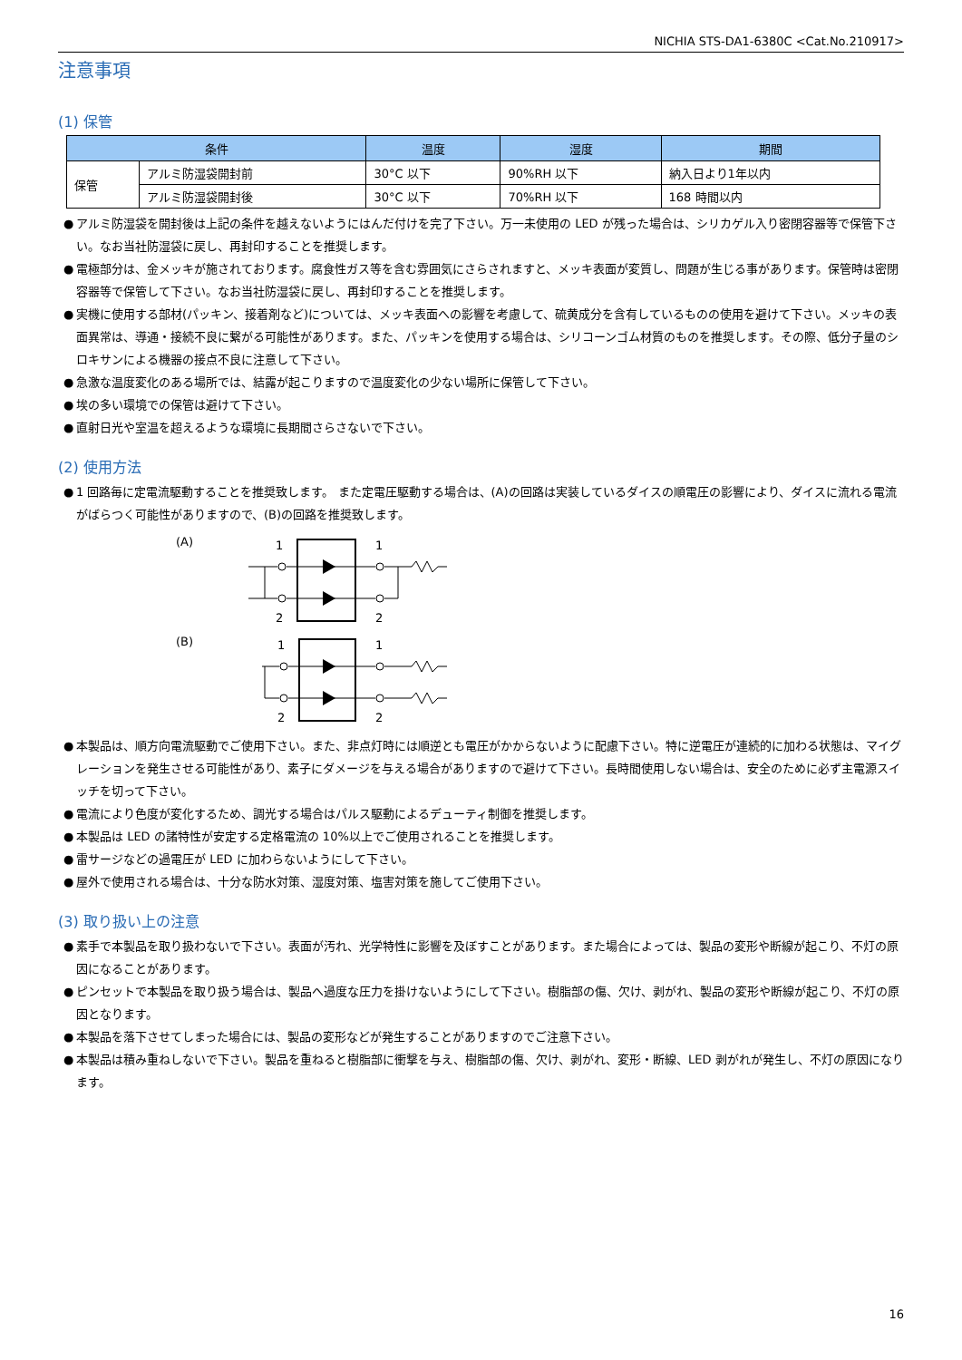NICHIA STS-DA1-6380C <Cat.No.210917>
注意事項
(1) 保管
| 条件 | | 温度 | 湿度 | 期間 |
| --- | --- | --- | --- | --- |
| 保管 | アルミ防湿袋開封前 | 30°C 以下 | 90%RH 以下 | 納入日より1年以内 |
| | アルミ防湿袋開封後 | 30°C 以下 | 70%RH 以下 | 168 時間以内 |
● アルミ防湿袋を開封後は上記の条件を越えないようにはんだ付けを完了下さい。万一未使用の LED が残った場合は、シリカゲル入り密閉容器等で保管下さい。なお当社防湿袋に戻し、再封印することを推奨します。
● 電極部分は、金メッキが施されております。腐食性ガス等を含む雰囲気にさらされますと、メッキ表面が変質し、問題が生じる事があります。保管時は密閉容器等で保管して下さい。なお当社防湿袋に戻し、再封印することを推奨します。
● 実機に使用する部材(パッキン、接着剤など)については、メッキ表面への影響を考慮して、硫黄成分を含有しているものの使用を避けて下さい。メッキの表面異常は、導通・接続不良に繋がる可能性があります。また、パッキンを使用する場合は、シリコーンゴム材質のものを推奨します。その際、低分子量のシロキサンによる機器の接点不良に注意して下さい。
● 急激な温度変化のある場所では、結露が起こりますので温度変化の少ない場所に保管して下さい。
● 埃の多い環境での保管は避けて下さい。
● 直射日光や室温を超えるような環境に長期間さらさないで下さい。
(2) 使用方法
● 1 回路毎に定電流駆動することを推奨致します。 また定電圧駆動する場合は、(A)の回路は実装しているダイスの順電圧の影響により、ダイスに流れる電流がばらつく可能性がありますので、(B)の回路を推奨致します。
(A)
1
1
2
2
(B)
1
1
2
2
● 本製品は、順方向電流駆動でご使用下さい。また、非点灯時には順逆とも電圧がかからないように配慮下さい。特に逆電圧が連続的に加わる状態は、マイグレーションを発生させる可能性があり、素子にダメージを与える場合がありますので避けて下さい。長時間使用しない場合は、安全のために必ず主電源スイッチを切って下さい。
● 電流により色度が変化するため、調光する場合はパルス駆動によるデューティ制御を推奨します。
● 本製品は LED の諸特性が安定する定格電流の 10%以上でご使用されることを推奨します。
● 雷サージなどの過電圧が LED に加わらないようにして下さい。
● 屋外で使用される場合は、十分な防水対策、湿度対策、塩害対策を施してご使用下さい。
(3) 取り扱い上の注意
● 素手で本製品を取り扱わないで下さい。表面が汚れ、光学特性に影響を及ぼすことがあります。また場合によっては、製品の変形や断線が起こり、不灯の原因になることがあります。
● ピンセットで本製品を取り扱う場合は、製品へ過度な圧力を掛けないようにして下さい。樹脂部の傷、欠け、剥がれ、製品の変形や断線が起こり、不灯の原因となります。
● 本製品を落下させてしまった場合には、製品の変形などが発生することがありますのでご注意下さい。
● 本製品は積み重ねしないで下さい。製品を重ねると樹脂部に衝撃を与え、樹脂部の傷、欠け、剥がれ、変形・断線、LED 剥がれが発生し、不灯の原因になります。
16